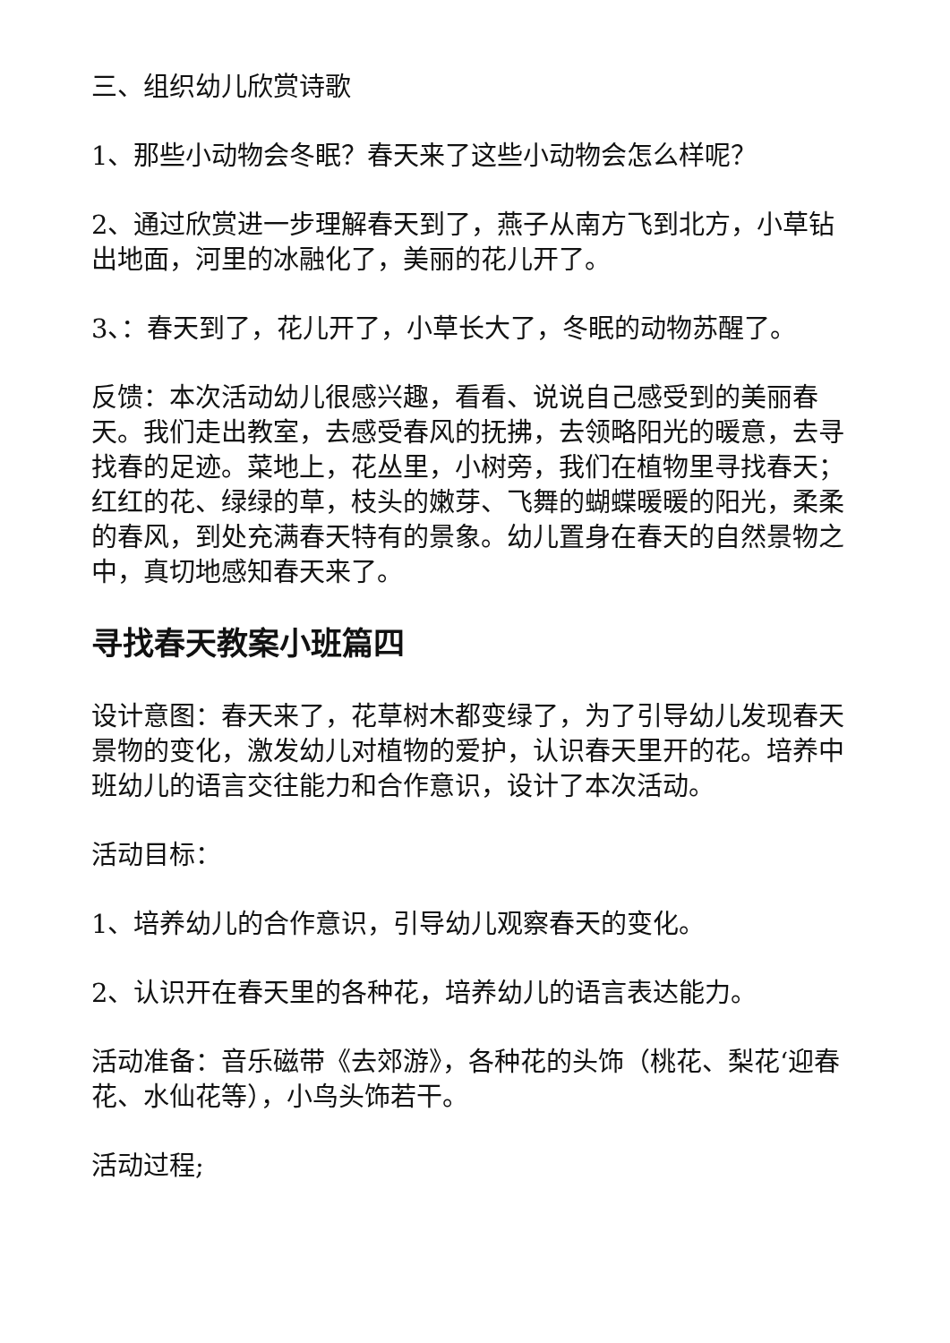三、组织幼儿欣赏诗歌
1、那些小动物会冬眠？春天来了这些小动物会怎么样呢？
2、通过欣赏进一步理解春天到了，燕子从南方飞到北方，小草钻出地面，河里的冰融化了，美丽的花儿开了。
3、：春天到了，花儿开了，小草长大了，冬眠的动物苏醒了。
反馈：本次活动幼儿很感兴趣，看看、说说自己感受到的美丽春天。我们走出教室，去感受春风的抚拂，去领略阳光的暖意，去寻找春的足迹。菜地上，花丛里，小树旁，我们在植物里寻找春天；红红的花、绿绿的草，枝头的嫩芽、飞舞的蝴蝶暖暖的阳光，柔柔的春风，到处充满春天特有的景象。幼儿置身在春天的自然景物之中，真切地感知春天来了。
寻找春天教案小班篇四
设计意图：春天来了，花草树木都变绿了，为了引导幼儿发现春天景物的变化，激发幼儿对植物的爱护，认识春天里开的花。培养中班幼儿的语言交往能力和合作意识，设计了本次活动。
活动目标：
1、培养幼儿的合作意识，引导幼儿观察春天的变化。
2、认识开在春天里的各种花，培养幼儿的语言表达能力。
活动准备：音乐磁带《去郊游》，各种花的头饰（桃花、梨花‘迎春花、水仙花等），小鸟头饰若干。
活动过程;